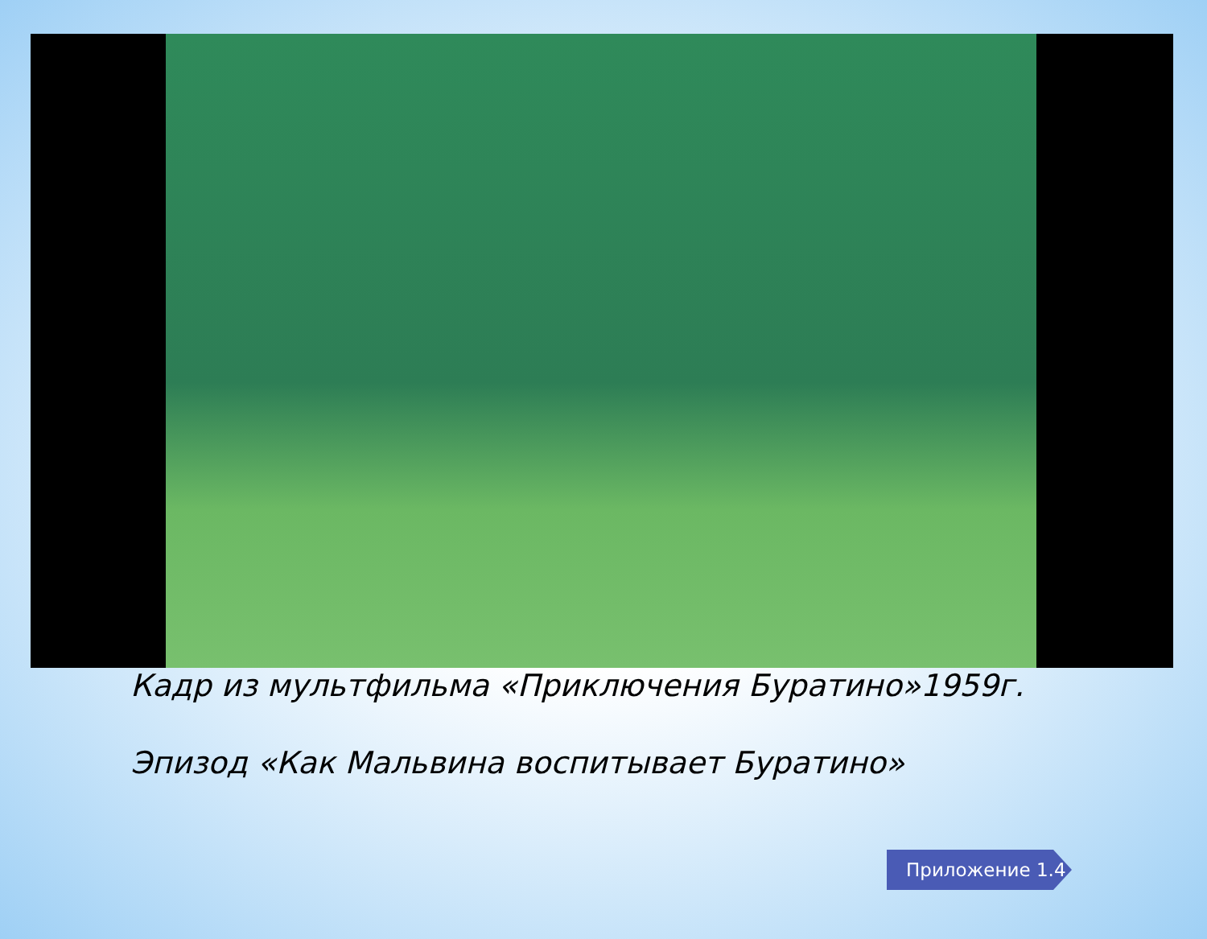Кадр из мультфильма «Приключения Буратино»1959г.
Эпизод «Как Мальвина воспитывает Буратино»
Приложение 1.4